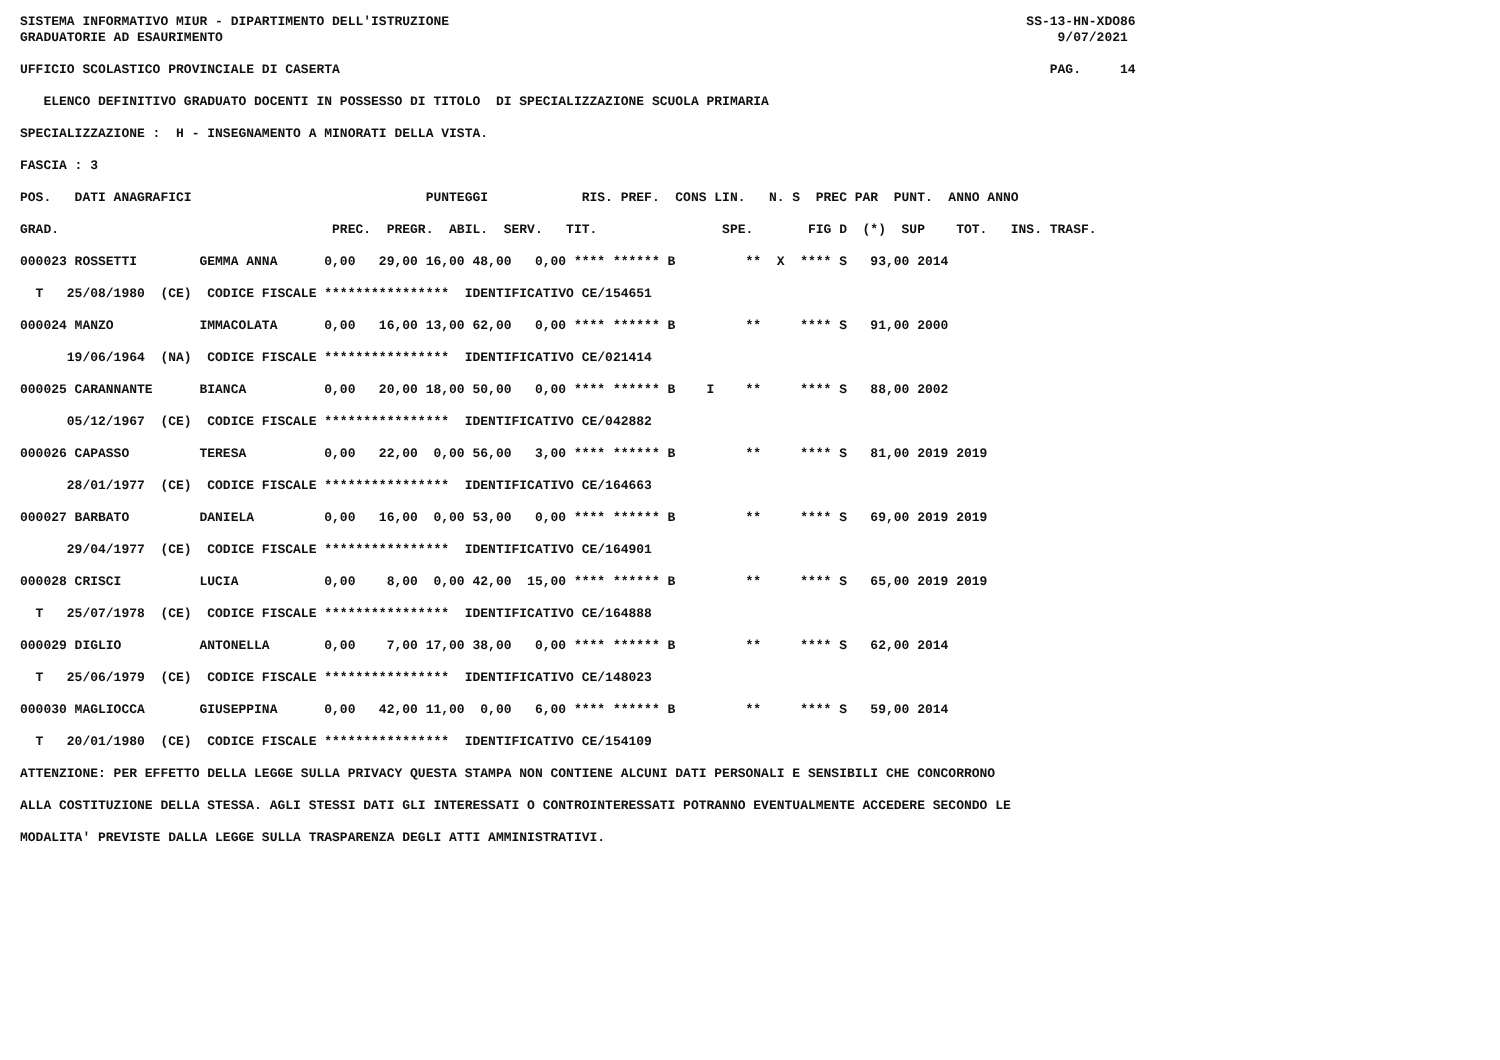SISTEMA INFORMATIVO MIUR - DIPARTIMENTO DELL'ISTRUZIONE SS-13-HN-XDO86 GRADUATORIE AD ESAURIMENTO 9/07/2021 UFFICIO SCOLASTICO PROVINCIALE DI CASERTA PAG. 14 ELENCO DEFINITIVO GRADUATO DOCENTI IN POSSESSO DI TITOLO DI SPECIALIZZAZIONE SCUOLA PRIMARIA SPECIALIZZAZIONE : H - INSEGNAMENTO A MINORATI DELLA VISTA. FASCIA : 3 POS. DATI ANAGRAFICI PUNTEGGI RIS. PREF. CONS LIN. N. S PREC PAR PUNT. ANNO ANNO GRAD. PREC. PREGR. ABIL. SERV. TIT. SPE. FIG D (*) SUP TOT. INS. TRASF. 000023 ROSSETTI GEMMA ANNA 0,00 29,00 16,00 48,00 0,00 **** ****** B ** X **** S 93,00 2014 T 25/08/1980 (CE) CODICE FISCALE **************** IDENTIFICATIVO CE/154651 000024 MANZO IMMACOLATA 0,00 16,00 13,00 62,00 0,00 **** ****** B ** **** S 91,00 2000 19/06/1964 (NA) CODICE FISCALE **************** IDENTIFICATIVO CE/021414 000025 CARANNANTE BIANCA 0,00 20,00 18,00 50,00 0,00 **** ****** B I ** **** S 88,00 2002 05/12/1967 (CE) CODICE FISCALE **************** IDENTIFICATIVO CE/042882 000026 CAPASSO TERESA 0,00 22,00 0,00 56,00 3,00 **** ****** B ** **** S 81,00 2019 2019 28/01/1977 (CE) CODICE FISCALE **************** IDENTIFICATIVO CE/164663 000027 BARBATO DANIELA 0,00 16,00 0,00 53,00 0,00 **** ****** B ** **** S 69,00 2019 2019 29/04/1977 (CE) CODICE FISCALE **************** IDENTIFICATIVO CE/164901 000028 CRISCI LUCIA 0,00 8,00 0,00 42,00 15,00 **** ****** B ** **** S 65,00 2019 2019 T 25/07/1978 (CE) CODICE FISCALE **************** IDENTIFICATIVO CE/164888 000029 DIGLIO ANTONELLA 0,00 7,00 17,00 38,00 0,00 **** ****** B ** **** S 62,00 2014 T 25/06/1979 (CE) CODICE FISCALE **************** IDENTIFICATIVO CE/148023 000030 MAGLIOCCA GIUSEPPINA 0,00 42,00 11,00 0,00 6,00 **** ****** B ** **** S 59,00 2014 T 20/01/1980 (CE) CODICE FISCALE **************** IDENTIFICATIVO CE/154109 ATTENZIONE: PER EFFETTO DELLA LEGGE SULLA PRIVACY QUESTA STAMPA NON CONTIENE ALCUNI DATI PERSONALI E SENSIBILI CHE CONCORRONO ALLA COSTITUZIONE DELLA STESSA. AGLI STESSI DATI GLI INTERESSATI O CONTROINTERESSATI POTRANNO EVENTUALMENTE ACCEDERE SECONDO LE MODALITA' PREVISTE DALLA LEGGE SULLA TRASPARENZA DEGLI ATTI AMMINISTRATIVI.